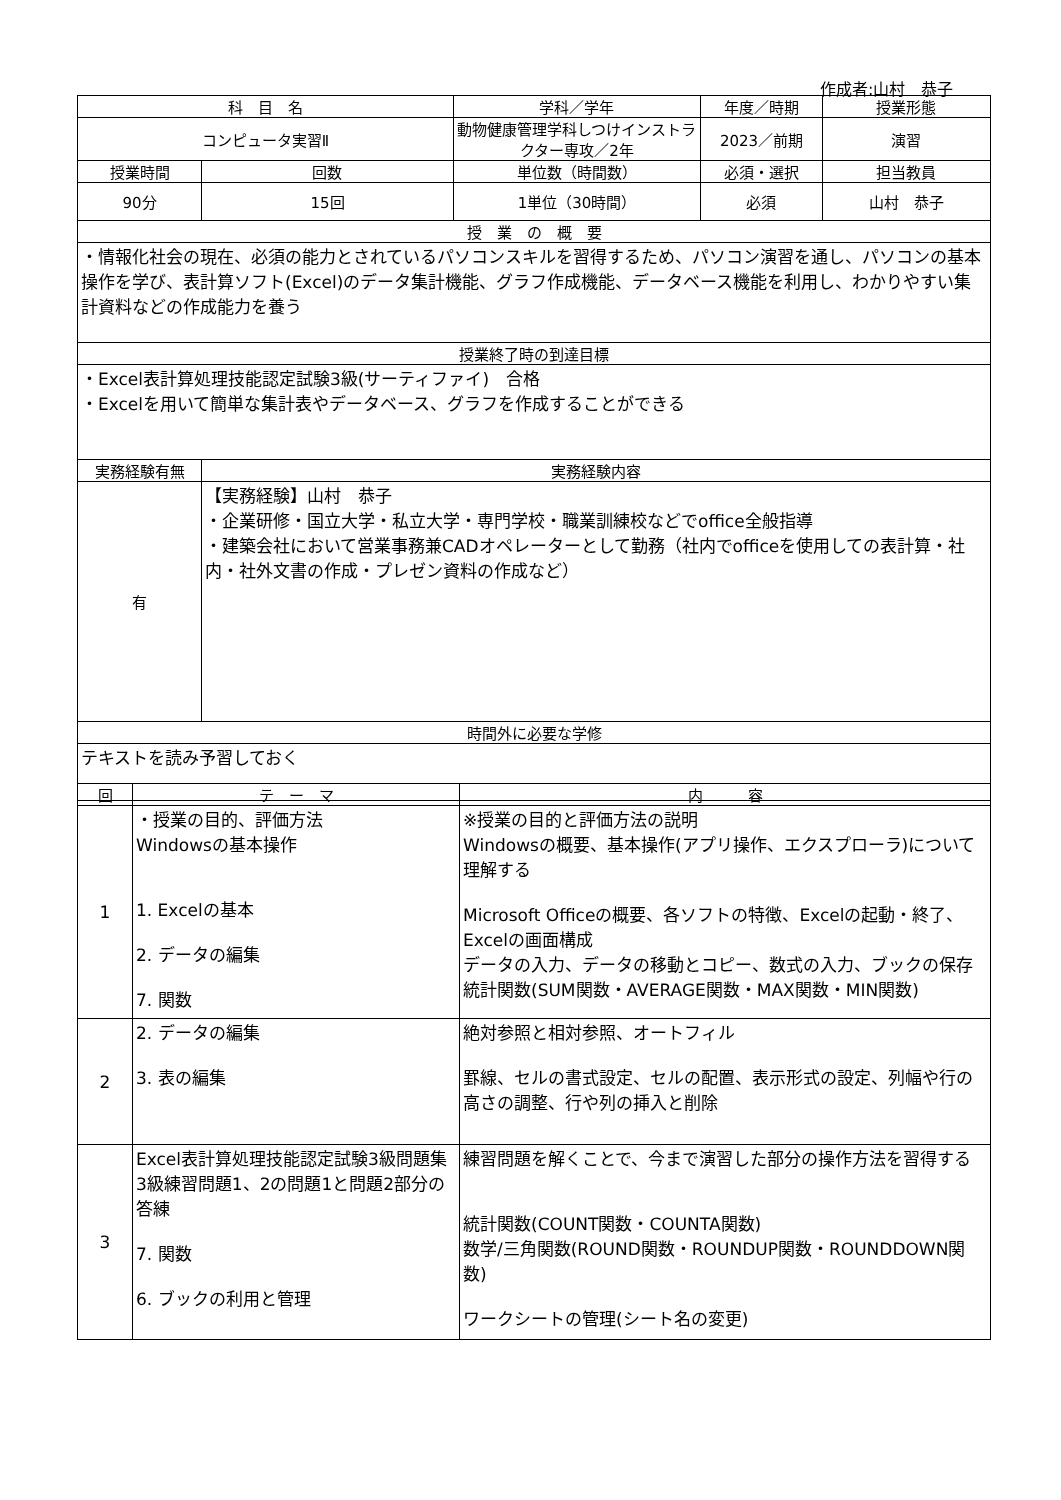作成者:山村　恭子
| 科 目 名 | | 学科／学年 | 年度／時期 | 授業形態 |
| --- | --- | --- | --- | --- |
| コンピュータ実習Ⅱ | | 動物健康管理学科しつけインストラクター専攻／2年 | 2023／前期 | 演習 |
| 授業時間 | 回数 | 単位数（時間数） | 必須・選択 | 担当教員 |
| 90分 | 15回 | 1単位（30時間） | 必須 | 山村 恭子 |
| 授 業 の 概 要 | | | | |
| ・情報化社会の現在、必須の能力とされているパソコンスキルを習得するため、パソコン演習を通し、パソコンの基本操作を学び、表計算ソフト(Excel)のデータ集計機能、グラフ作成機能、データベース機能を利用し、わかりやすい集計資料などの作成能力を養う | | | | |
| 授業終了時の到達目標 | | | | |
| ・Excel表計算処理技能認定試験3級(サーティファイ) 合格 ・Excelを用いて簡単な集計表やデータベース、グラフを作成することができる | | | | |
| 実務経験有無 | 実務経験内容 | | | |
| 有 | 【実務経験】山村 恭子 ・企業研修・国立大学・私立大学・専門学校・職業訓練校などでoffice全般指導 ・建築会社において営業事務兼CADオペレーターとして勤務（社内でofficeを使用しての表計算・社内・社外文書の作成・プレゼン資料の作成など） | | | |
| 時間外に必要な学修 | | | | |
| テキストを読み予習しておく | | | | |
| 回 | テ ー マ | 内 容 |
| --- | --- | --- |
| 1 | ・授業の目的、評価方法 Windowsの基本操作 1. Excelの基本 2. データの編集 7. 関数 | ※授業の目的と評価方法の説明 Windowsの概要、基本操作(アプリ操作、エクスプローラ)について理解する Microsoft Officeの概要、各ソフトの特徴、Excelの起動・終了、Excelの画面構成 データの入力、データの移動とコピー、数式の入力、ブックの保存 統計関数(SUM関数・AVERAGE関数・MAX関数・MIN関数) |
| 2 | 2. データの編集 3. 表の編集 | 絶対参照と相対参照、オートフィル 罫線、セルの書式設定、セルの配置、表示形式の設定、列幅や行の高さの調整、行や列の挿入と削除 |
| 3 | Excel表計算処理技能認定試験3級問題集 3級練習問題1、2の問題1と問題2部分の答練 7. 関数 6. ブックの利用と管理 | 練習問題を解くことで、今まで演習した部分の操作方法を習得する 統計関数(COUNT関数・COUNTA関数) 数学/三角関数(ROUND関数・ROUNDUP関数・ROUNDDOWN関数) ワークシートの管理(シート名の変更) |